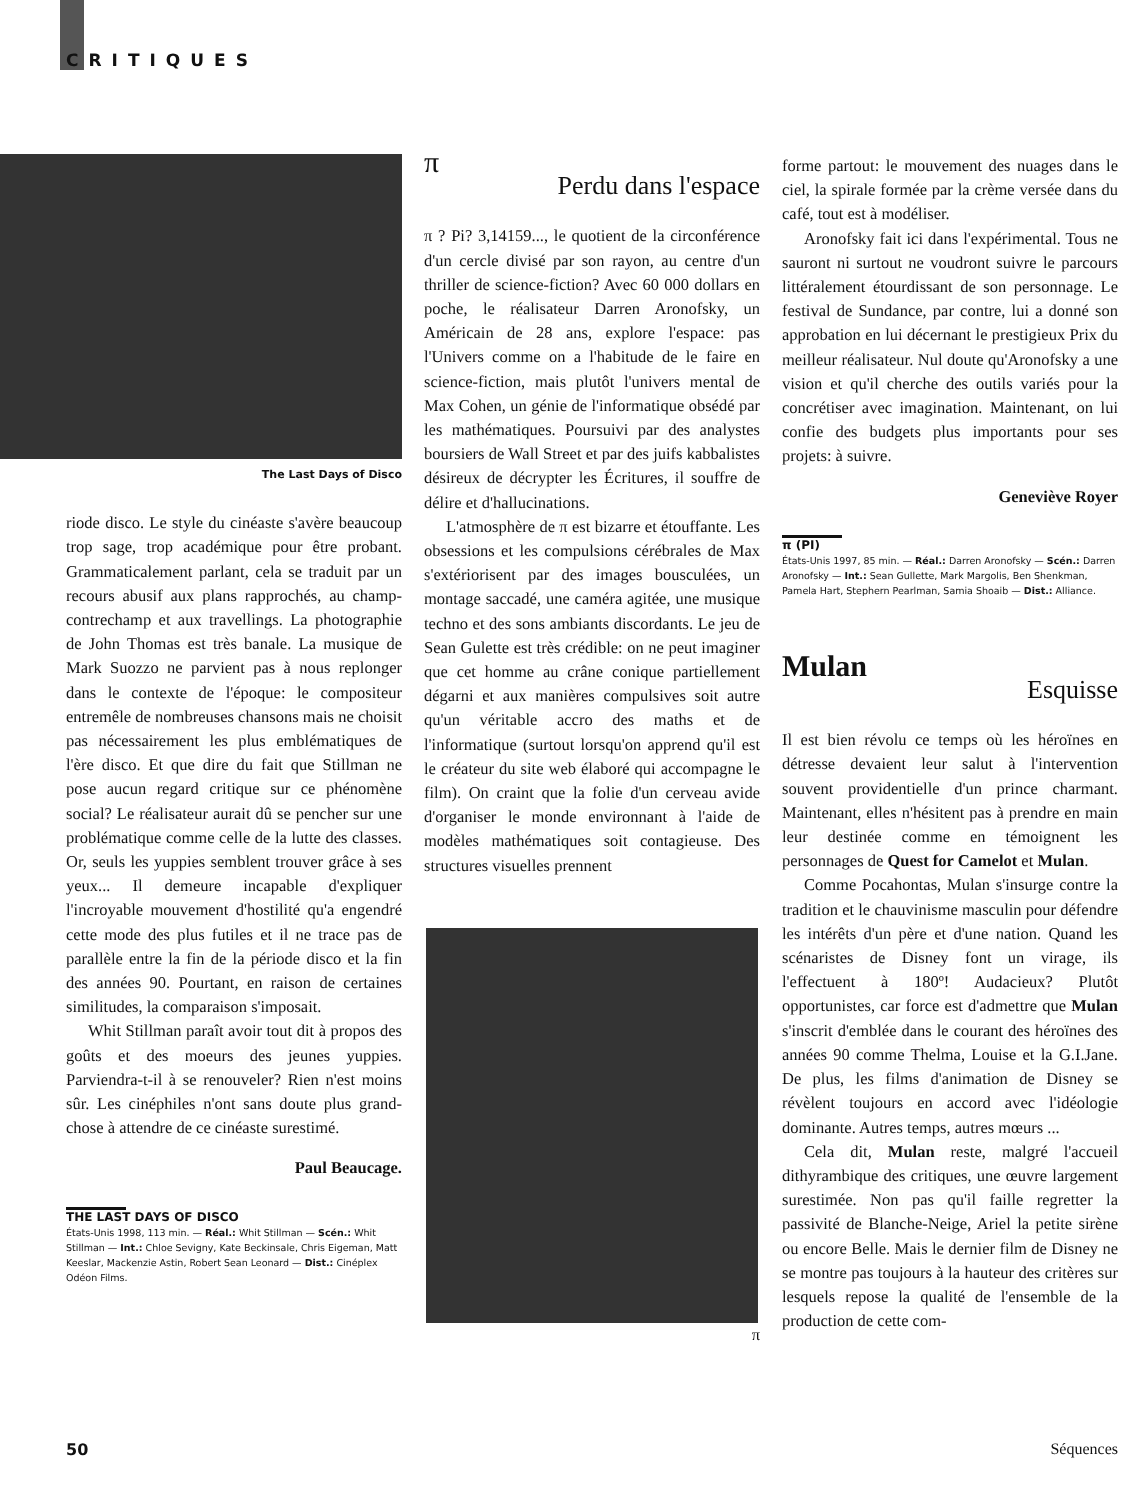CRITIQUES
The Last Days of Disco
riode disco. Le style du cinéaste s'avère beaucoup trop sage, trop académique pour être probant. Grammaticalement parlant, cela se traduit par un recours abusif aux plans rapprochés, au champ-contrechamp et aux travellings. La photographie de John Thomas est très banale. La musique de Mark Suozzo ne parvient pas à nous replonger dans le contexte de l'époque: le compositeur entremêle de nombreuses chansons mais ne choisit pas nécessairement les plus emblématiques de l'ère disco. Et que dire du fait que Stillman ne pose aucun regard critique sur ce phénomène social? Le réalisateur aurait dû se pencher sur une problématique comme celle de la lutte des classes. Or, seuls les yuppies semblent trouver grâce à ses yeux... Il demeure incapable d'expliquer l'incroyable mouvement d'hostilité qu'a engendré cette mode des plus futiles et il ne trace pas de parallèle entre la fin de la période disco et la fin des années 90. Pourtant, en raison de certaines similitudes, la comparaison s'imposait.
Whit Stillman paraît avoir tout dit à propos des goûts et des moeurs des jeunes yuppies. Parviendra-t-il à se renouveler? Rien n'est moins sûr. Les cinéphiles n'ont sans doute plus grand-chose à attendre de ce cinéaste surestimé.
Paul Beaucage.
THE LAST DAYS OF DISCO
États-Unis 1998, 113 min. — Réal.: Whit Stillman — Scén.: Whit Stillman — Int.: Chloe Sevigny, Kate Beckinsale, Chris Eigeman, Matt Keeslar, Mackenzie Astin, Robert Sean Leonard — Dist.: Cinéplex Odéon Films.
π
Perdu dans l'espace
π ? Pi? 3,14159..., le quotient de la circonférence d'un cercle divisé par son rayon, au centre d'un thriller de science-fiction? Avec 60 000 dollars en poche, le réalisateur Darren Aronofsky, un Américain de 28 ans, explore l'espace: pas l'Univers comme on a l'habitude de le faire en science-fiction, mais plutôt l'univers mental de Max Cohen, un génie de l'informatique obsédé par les mathématiques. Poursuivi par des analystes boursiers de Wall Street et par des juifs kabbalistes désireux de décrypter les Écritures, il souffre de délire et d'hallucinations.
L'atmosphère de π est bizarre et étouffante. Les obsessions et les compulsions cérébrales de Max s'extériorisent par des images bousculées, un montage saccadé, une caméra agitée, une musique techno et des sons ambiants discordants. Le jeu de Sean Gulette est très crédible: on ne peut imaginer que cet homme au crâne conique partiellement dégarni et aux manières compulsives soit autre qu'un véritable accro des maths et de l'informatique (surtout lorsqu'on apprend qu'il est le créateur du site web élaboré qui accompagne le film). On craint que la folie d'un cerveau avide d'organiser le monde environnant à l'aide de modèles mathématiques soit contagieuse. Des structures visuelles prennent
π
forme partout: le mouvement des nuages dans le ciel, la spirale formée par la crème versée dans du café, tout est à modéliser.
Aronofsky fait ici dans l'expérimental. Tous ne sauront ni surtout ne voudront suivre le parcours littéralement étourdissant de son personnage. Le festival de Sundance, par contre, lui a donné son approbation en lui décernant le prestigieux Prix du meilleur réalisateur. Nul doute qu'Aronofsky a une vision et qu'il cherche des outils variés pour la concrétiser avec imagination. Maintenant, on lui confie des budgets plus importants pour ses projets: à suivre.
Geneviève Royer
π (PI)
États-Unis 1997, 85 min. — Réal.: Darren Aronofsky — Scén.: Darren Aronofsky — Int.: Sean Gullette, Mark Margolis, Ben Shenkman, Pamela Hart, Stephern Pearlman, Samia Shoaib — Dist.: Alliance.
Mulan
Esquisse
Il est bien révolu ce temps où les héroïnes en détresse devaient leur salut à l'intervention souvent providentielle d'un prince charmant. Maintenant, elles n'hésitent pas à prendre en main leur destinée comme en témoignent les personnages de Quest for Camelot et Mulan.
Comme Pocahontas, Mulan s'insurge contre la tradition et le chauvinisme masculin pour défendre les intérêts d'un père et d'une nation. Quand les scénaristes de Disney font un virage, ils l'effectuent à 180º! Audacieux? Plutôt opportunistes, car force est d'admettre que Mulan s'inscrit d'emblée dans le courant des héroïnes des années 90 comme Thelma, Louise et la G.I.Jane. De plus, les films d'animation de Disney se révèlent toujours en accord avec l'idéologie dominante. Autres temps, autres mœurs ...
Cela dit, Mulan reste, malgré l'accueil dithyrambique des critiques, une œuvre largement surestimée. Non pas qu'il faille regretter la passivité de Blanche-Neige, Ariel la petite sirène ou encore Belle. Mais le dernier film de Disney ne se montre pas toujours à la hauteur des critères sur lesquels repose la qualité de l'ensemble de la production de cette com-
50 Séquences